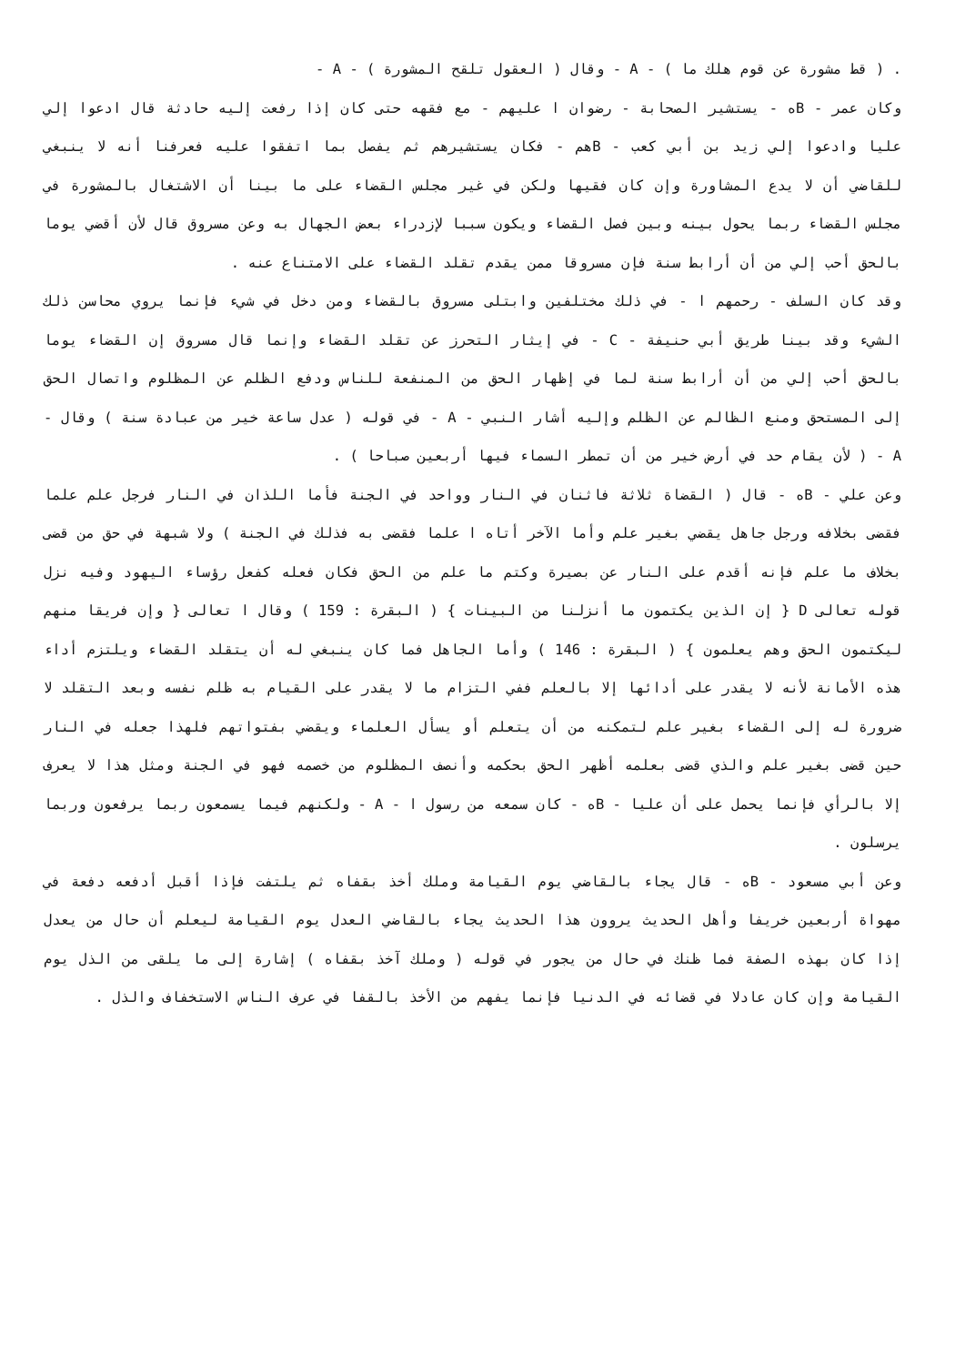. ( قط مشورة عن قوم هلك ما ) - A - وقال ( العقول تلقح المشورة ) - A -
وكان عمر - Bه - يستشير الصحابة - رضوان ا عليهم - مع فقهه حتى كان إذا رفعت إليه حادثة قال ادعوا إلي عليا وادعوا إلي زيد بن أبي كعب - Bهم - فكان يستشيرهم ثم يفصل بما اتفقوا عليه فعرفنا أنه لا ينبغي للقاضي أن لا يدع المشاورة وإن كان فقيها ولكن في غير مجلس القضاء على ما بينا أن الاشتغال بالمشورة في مجلس القضاء ربما يحول بينه وبين فصل القضاء ويكون سببا لإزدراء بعض الجهال به وعن مسروق قال لأن أقضي يوما بالحق أحب إلي من أن أرابط سنة فإن مسروقا ممن يقدم تقلد القضاء على الامتناع عنه .
وقد كان السلف - رحمهم ا - في ذلك مختلفين وابتلى مسروق بالقضاء ومن دخل في شيء فإنما يروي محاسن ذلك الشيء وقد بينا طريق أبي حنيفة - C - في إيثار التحرز عن تقلد القضاء وإنما قال مسروق إن القضاء يوما بالحق أحب إلي من أن أرابط سنة لما في إظهار الحق من المنفعة للناس ودفع الظلم عن المظلوم واتصال الحق إلى المستحق ومنع الظالم عن الظلم وإليه أشار النبي - A - في قوله ( عدل ساعة خير من عبادة سنة ) وقال - A - ( لأن يقام حد في أرض خير من أن تمطر السماء فيها أربعين صباحا ) .
وعن علي - Bه - قال ( القضاة ثلاثة فاثنان في النار وواحد في الجنة فأما اللذان في النار فرجل علم علما فقضى بخلافه ورجل جاهل يقضي بغير علم وأما الآخر أتاه ا علما فقضى به فذلك في الجنة ) ولا شبهة في حق من قضى بخلاف ما علم فإنه أقدم على النار عن بصيرة وكتم ما علم من الحق فكان فعله كفعل رؤساء اليهود وفيه نزل قوله تعالى D { إن الذين يكتمون ما أنزلنا من البينات } ( البقرة : 159 ) وقال ا تعالى { وإن فريقا منهم ليكتمون الحق وهم يعلمون } ( البقرة : 146 ) وأما الجاهل فما كان ينبغي له أن يتقلد القضاء ويلتزم أداء هذه الأمانة لأنه لا يقدر على أدائها إلا بالعلم ففي التزام ما لا يقدر على القيام به ظلم نفسه وبعد التقلد لا ضرورة له إلى القضاء بغير علم لتمكنه من أن يتعلم أو يسأل العلماء ويقضي بفتواتهم فلهذا جعله في النار حين قضى بغير علم والذي قضى بعلمه أظهر الحق بحكمه وأنصف المظلوم من خصمه فهو في الجنة ومثل هذا لا يعرف إلا بالرأي فإنما يحمل على أن عليا - Bه - كان سمعه من رسول ا - A - ولكنهم فيما يسمعون ربما يرفعون وربما يرسلون .
وعن أبي مسعود - Bه - قال يجاء بالقاضي يوم القيامة وملك أخذ بقفاه ثم يلتفت فإذا أقبل أدفعه دفعة في مهواة أربعين خريفا وأهل الحديث يروون هذا الحديث يجاء بالقاضي العدل يوم القيامة ليعلم أن حال من يعدل إذا كان بهذه الصفة فما ظنك في حال من يجور في قوله ( وملك آخذ بقفاه ) إشارة إلى ما يلقى من الذل يوم القيامة وإن كان عادلا في قضائه في الدنيا فإنما يفهم من الأخذ بالقفا في عرف الناس الاستخفاف والذل .